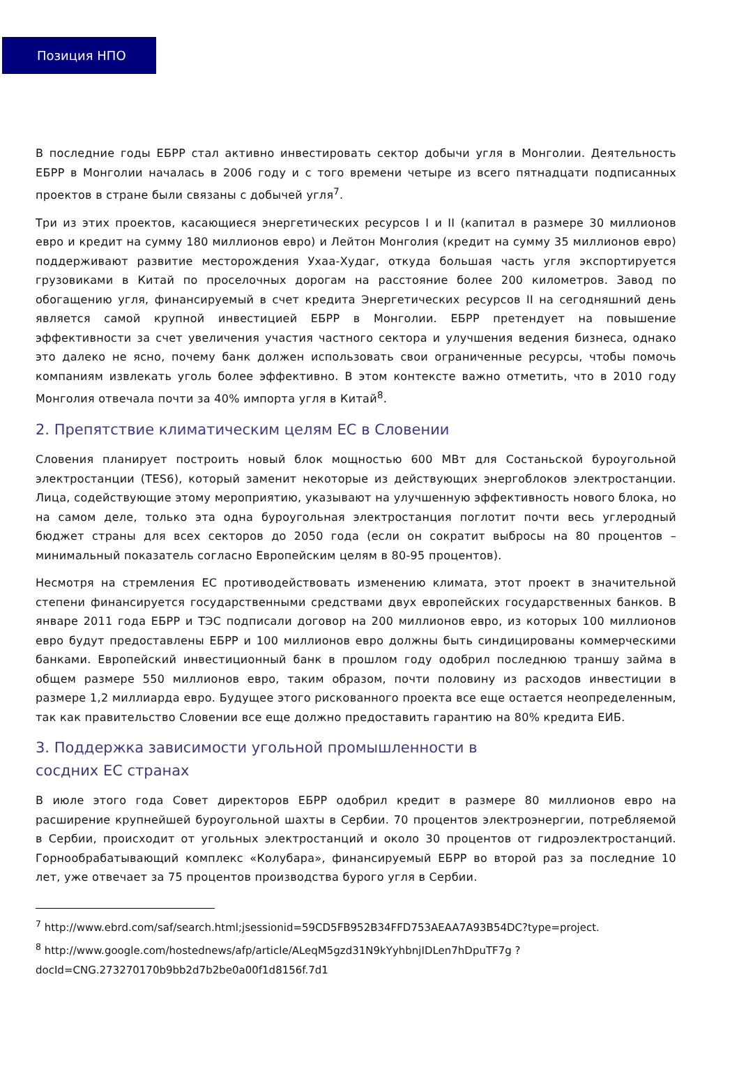Позиция НПО
В последние годы ЕБРР стал активно инвестировать сектор добычи угля в Монголии. Деятельность ЕБРР в Монголии началась в 2006 году и с того времени четыре из всего пятнадцати подписанных проектов в стране были связаны с добычей угля<sup>7</sup>.
Три из этих проектов, касающиеся энергетических ресурсов I и II (капитал в размере 30 миллионов евро и кредит на сумму 180 миллионов евро) и Лейтон Монголия (кредит на сумму 35 миллионов евро) поддерживают развитие месторождения Ухаа-Худаг, откуда большая часть угля экспортируется грузовиками в Китай по проселочных дорогам на расстояние более 200 километров. Завод по обогащению угля, финансируемый в счет кредита Энергетических ресурсов II на сегодняшний день является самой крупной инвестицией ЕБРР в Монголии. ЕБРР претендует на повышение эффективности за счет увеличения участия частного сектора и улучшения ведения бизнеса, однако это далеко не ясно, почему банк должен использовать свои ограниченные ресурсы, чтобы помочь компаниям извлекать уголь более эффективно. В этом контексте важно отметить, что в 2010 году Монголия отвечала почти за 40% импорта угля в Китай<sup>8</sup>.
2. Препятствие климатическим целям ЕС в Словении
Словения планирует построить новый блок мощностью 600 МВт для Состаньской буроугольной электростанции (TES6), который заменит некоторые из действующих энергоблоков электростанции. Лица, содействующие этому мероприятию, указывают на улучшенную эффективность нового блока, но на самом деле, только эта одна буроугольная электростанция поглотит почти весь углеродный бюджет страны для всех секторов до 2050 года (если он сократит выбросы на 80 процентов – минимальный показатель согласно Европейским целям в 80-95 процентов).
Несмотря на стремления ЕС противодействовать изменению климата, этот проект в значительной степени финансируется государственными средствами двух европейских государственных банков. В январе 2011 года ЕБРР и ТЭС подписали договор на 200 миллионов евро, из которых 100 миллионов евро будут предоставлены ЕБРР и 100 миллионов евро должны быть синдицированы коммерческими банками. Европейский инвестиционный банк в прошлом году одобрил последнюю траншу займа в общем размере 550 миллионов евро, таким образом, почти половину из расходов инвестиции в размере 1,2 миллиарда евро. Будущее этого рискованного проекта все еще остается неопределенным, так как правительство Словении все еще должно предоставить гарантию на 80% кредита ЕИБ.
3. Поддержка зависимости угольной промышленности в
сосдних ЕС странах
В июле этого года Совет директоров ЕБРР одобрил кредит в размере 80 миллионов евро на расширение крупнейшей буроугольной шахты в Сербии. 70 процентов электроэнергии, потребляемой в Сербии, происходит от угольных электростанций и около 30 процентов от гидроэлектростанций. Горнообрабатывающий комплекс «Колубара», финансируемый ЕБРР во второй раз за последние 10 лет, уже отвечает за 75 процентов производства бурого угля в Сербии.
<sup>7</sup> http://www.ebrd.com/saf/search.html;jsessionid=59CD5FB952B34FFD753AEAA7A93B54DC?type=project.
<sup>8</sup> http://www.google.com/hostednews/afp/article/ALeqM5gzd31N9kYyhbnjIDLen7hDpuTF7g ?docId=CNG.273270170b9bb2d7b2be0a00f1d8156f.7d1